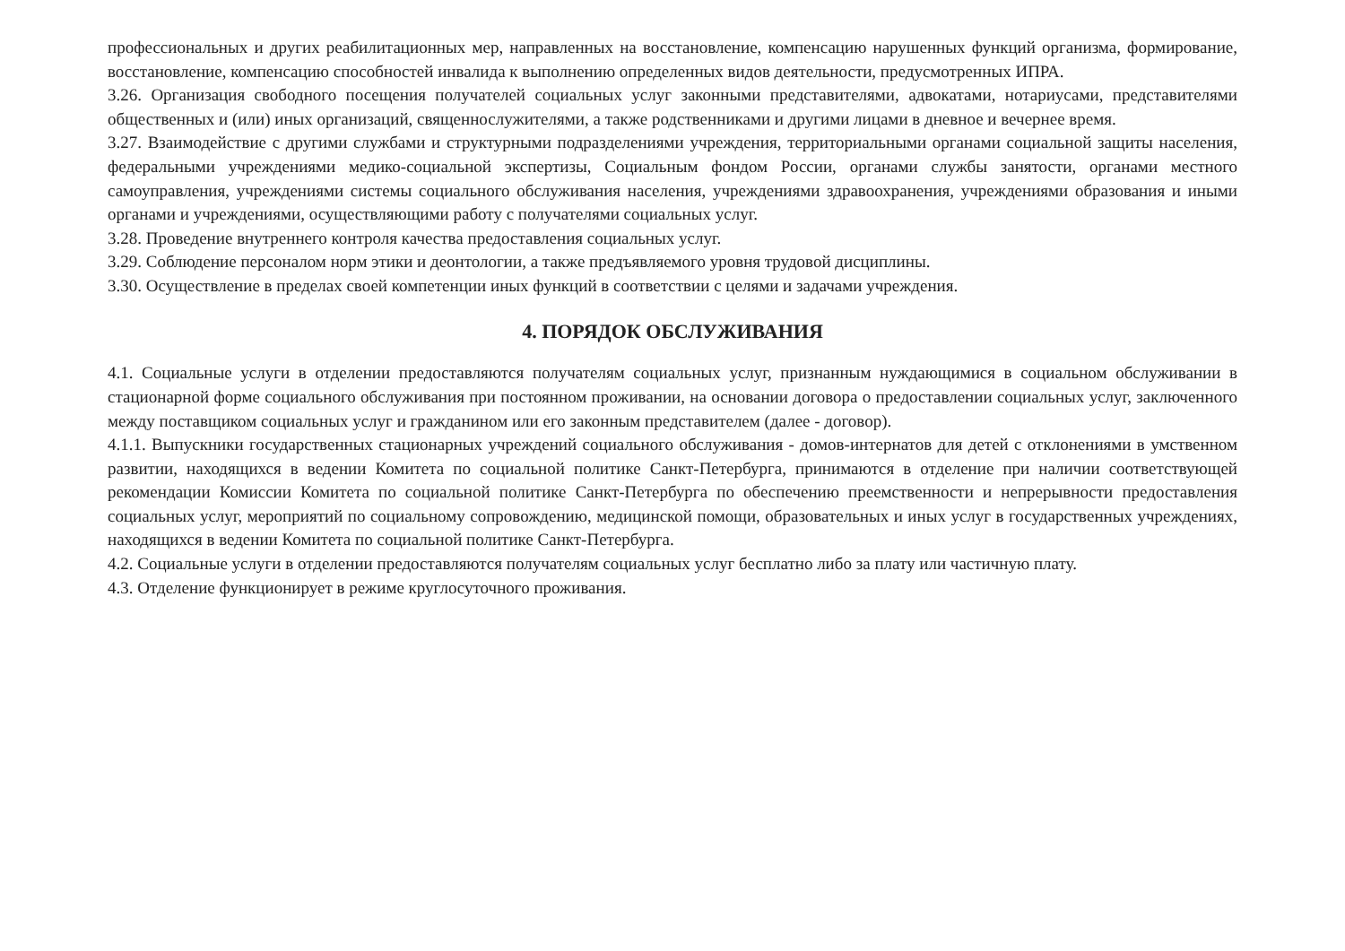профессиональных и других реабилитационных мер, направленных на восстановление, компенсацию нарушенных функций организма, формирование, восстановление, компенсацию способностей инвалида к выполнению определенных видов деятельности, предусмотренных ИПРА.
3.26. Организация свободного посещения получателей социальных услуг законными представителями, адвокатами, нотариусами, представителями общественных и (или) иных организаций, священнослужителями, а также родственниками и другими лицами в дневное и вечернее время.
3.27. Взаимодействие с другими службами и структурными подразделениями учреждения, территориальными органами социальной защиты населения, федеральными учреждениями медико-социальной экспертизы, Социальным фондом России, органами службы занятости, органами местного самоуправления, учреждениями системы социального обслуживания населения, учреждениями здравоохранения, учреждениями образования и иными органами и учреждениями, осуществляющими работу с получателями социальных услуг.
3.28. Проведение внутреннего контроля качества предоставления социальных услуг.
3.29. Соблюдение персоналом норм этики и деонтологии, а также предъявляемого уровня трудовой дисциплины.
3.30. Осуществление в пределах своей компетенции иных функций в соответствии с целями и задачами учреждения.
4. ПОРЯДОК ОБСЛУЖИВАНИЯ
4.1. Социальные услуги в отделении предоставляются получателям социальных услуг, признанным нуждающимися в социальном обслуживании в стационарной форме социального обслуживания при постоянном проживании, на основании договора о предоставлении социальных услуг, заключенного между поставщиком социальных услуг и гражданином или его законным представителем (далее - договор).
4.1.1. Выпускники государственных стационарных учреждений социального обслуживания - домов-интернатов для детей с отклонениями в умственном развитии, находящихся в ведении Комитета по социальной политике Санкт-Петербурга, принимаются в отделение при наличии соответствующей рекомендации Комиссии Комитета по социальной политике Санкт-Петербурга по обеспечению преемственности и непрерывности предоставления социальных услуг, мероприятий по социальному сопровождению, медицинской помощи, образовательных и иных услуг в государственных учреждениях, находящихся в ведении Комитета по социальной политике Санкт-Петербурга.
4.2. Социальные услуги в отделении предоставляются получателям социальных услуг бесплатно либо за плату или частичную плату.
4.3. Отделение функционирует в режиме круглосуточного проживания.